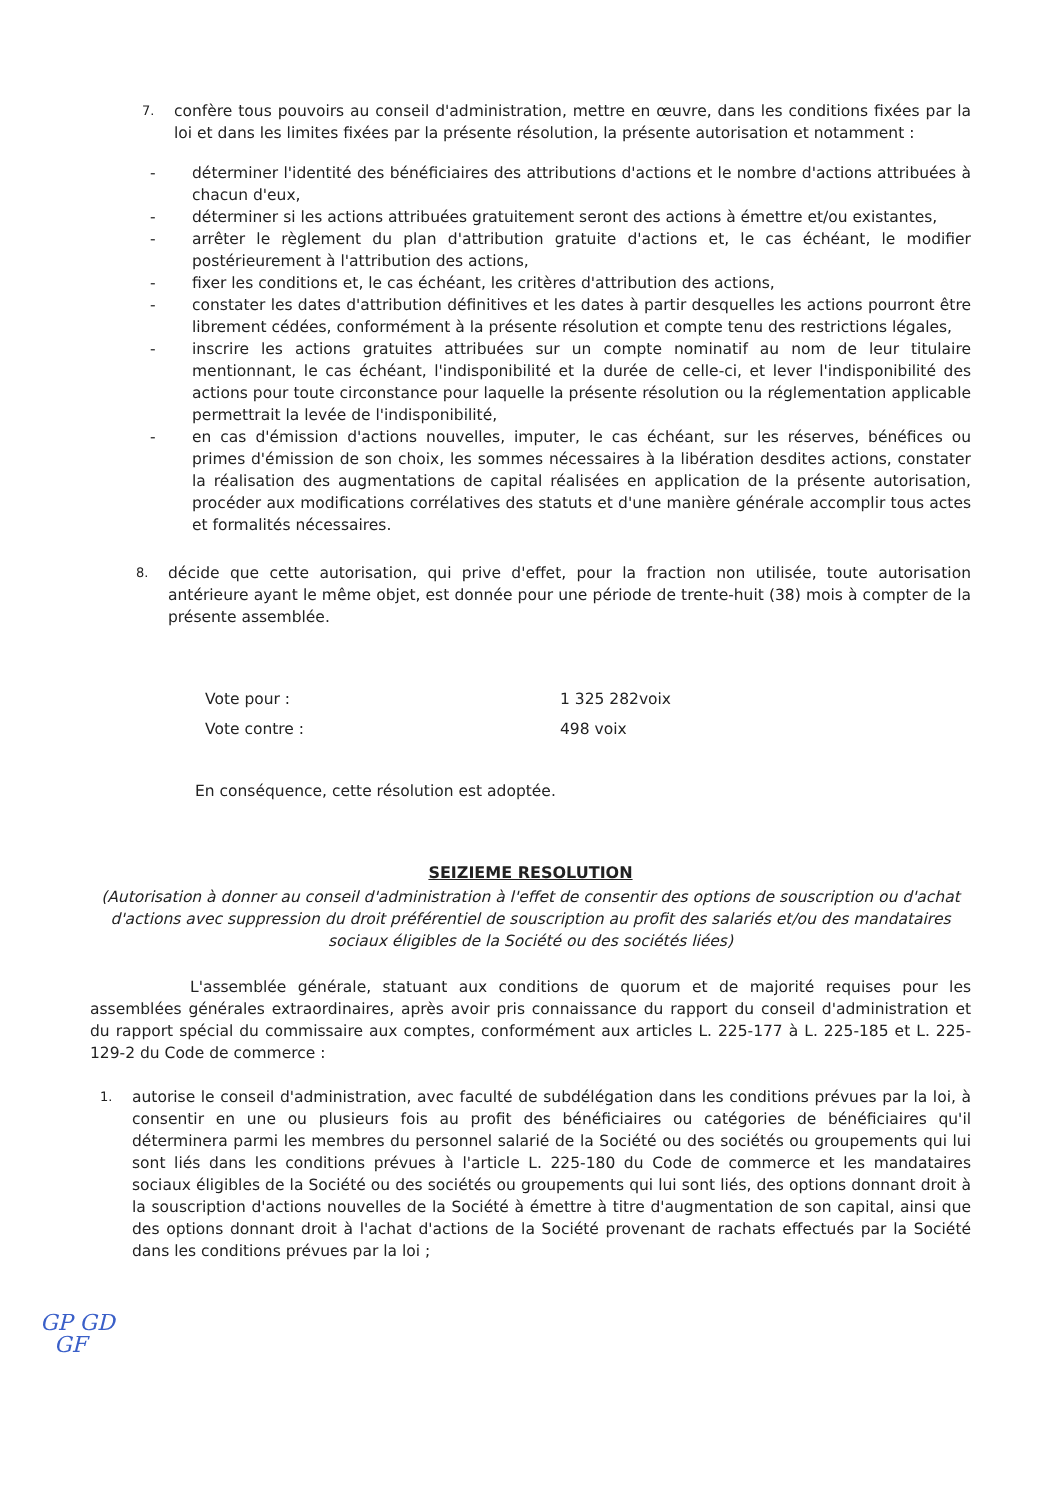7. confère tous pouvoirs au conseil d'administration, mettre en œuvre, dans les conditions fixées par la loi et dans les limites fixées par la présente résolution, la présente autorisation et notamment :
- déterminer l'identité des bénéficiaires des attributions d'actions et le nombre d'actions attribuées à chacun d'eux,
- déterminer si les actions attribuées gratuitement seront des actions à émettre et/ou existantes,
- arrêter le règlement du plan d'attribution gratuite d'actions et, le cas échéant, le modifier postérieurement à l'attribution des actions,
- fixer les conditions et, le cas échéant, les critères d'attribution des actions,
- constater les dates d'attribution définitives et les dates à partir desquelles les actions pourront être librement cédées, conformément à la présente résolution et compte tenu des restrictions légales,
- inscrire les actions gratuites attribuées sur un compte nominatif au nom de leur titulaire mentionnant, le cas échéant, l'indisponibilité et la durée de celle-ci, et lever l'indisponibilité des actions pour toute circonstance pour laquelle la présente résolution ou la réglementation applicable permettrait la levée de l'indisponibilité,
- en cas d'émission d'actions nouvelles, imputer, le cas échéant, sur les réserves, bénéfices ou primes d'émission de son choix, les sommes nécessaires à la libération desdites actions, constater la réalisation des augmentations de capital réalisées en application de la présente autorisation, procéder aux modifications corrélatives des statuts et d'une manière générale accomplir tous actes et formalités nécessaires.
8. décide que cette autorisation, qui prive d'effet, pour la fraction non utilisée, toute autorisation antérieure ayant le même objet, est donnée pour une période de trente-huit (38) mois à compter de la présente assemblée.
Vote pour : 1 325 282voix
Vote contre : 498 voix
En conséquence, cette résolution est adoptée.
SEIZIEME RESOLUTION
(Autorisation à donner au conseil d'administration à l'effet de consentir des options de souscription ou d'achat d'actions avec suppression du droit préférentiel de souscription au profit des salariés et/ou des mandataires sociaux éligibles de la Société ou des sociétés liées)
L'assemblée générale, statuant aux conditions de quorum et de majorité requises pour les assemblées générales extraordinaires, après avoir pris connaissance du rapport du conseil d'administration et du rapport spécial du commissaire aux comptes, conformément aux articles L. 225-177 à L. 225-185 et L. 225- 129-2 du Code de commerce :
1. autorise le conseil d'administration, avec faculté de subdélégation dans les conditions prévues par la loi, à consentir en une ou plusieurs fois au profit des bénéficiaires ou catégories de bénéficiaires qu'il déterminera parmi les membres du personnel salarié de la Société ou des sociétés ou groupements qui lui sont liés dans les conditions prévues à l'article L. 225-180 du Code de commerce et les mandataires sociaux éligibles de la Société ou des sociétés ou groupements qui lui sont liés, des options donnant droit à la souscription d'actions nouvelles de la Société à émettre à titre d'augmentation de son capital, ainsi que des options donnant droit à l'achat d'actions de la Société provenant de rachats effectués par la Société dans les conditions prévues par la loi ;
GP GD
GF